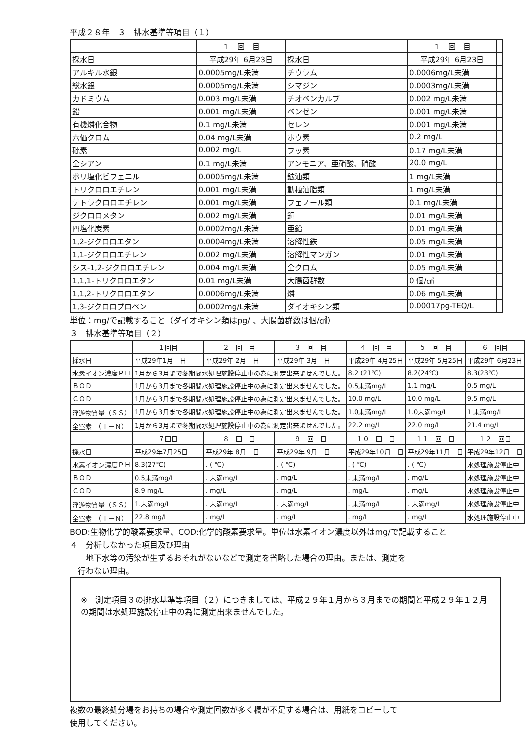平成２８年　３　排水基準等項目（１）
| | １ 回 目 | | １ 回 目 | |
| --- | --- | --- | --- | --- |
| 採水日 | 平成29年 6月23日 | 採水日 | 平成29年 6月23日 | |
| アルキル水銀 | 0.0005mg/L未満 | チウラム | 0.0006mg/L未満 | |
| 総水銀 | 0.0005mg/L未満 | シマジン | 0.0003mg/L未満 | |
| カドミウム | 0.003 mg/L未満 | チオベンカルブ | 0.002 mg/L未満 | |
| 鉛 | 0.001 mg/L未満 | ベンゼン | 0.001 mg/L未満 | |
| 有機燐化合物 | 0.1 mg/L未満 | セレン | 0.001 mg/L未満 | |
| 六価クロム | 0.04 mg/L未満 | ホウ素 | 0.2 mg/L | |
| 砒素 | 0.002 mg/L | フッ素 | 0.17 mg/L未満 | |
| 全シアン | 0.1 mg/L未満 | アンモニア、亜硝酸、硝酸 | 20.0 mg/L | |
| ポリ塩化ビフェニル | 0.0005mg/L未満 | 鉱油類 | 1 mg/L未満 | |
| トリクロロエチレン | 0.001 mg/L未満 | 動植油脂類 | 1 mg/L未満 | |
| テトラクロロエチレン | 0.001 mg/L未満 | フェノール類 | 0.1 mg/L未満 | |
| ジクロロメタン | 0.002 mg/L未満 | 銅 | 0.01 mg/L未満 | |
| 四塩化炭素 | 0.0002mg/L未満 | 亜鉛 | 0.01 mg/L未満 | |
| 1,2-ジクロロエタン | 0.0004mg/L未満 | 溶解性鉄 | 0.05 mg/L未満 | |
| 1,1-ジクロロエチレン | 0.002 mg/L未満 | 溶解性マンガン | 0.01 mg/L未満 | |
| シス-1,2-ジクロロエチレン | 0.004 mg/L未満 | 全クロム | 0.05 mg/L未満 | |
| 1,1,1-トリクロロエタン | 0.01 mg/L未満 | 大腸菌群数 | 0 個/㎤ | |
| 1,1,2-トリクロロエタン | 0.0006mg/L未満 | 燐 | 0.06 mg/L未満 | |
| 1,3-ジクロロプロペン | 0.0002mg/L未満 | ダイオキシン類 | 0.00017pg-TEQ/L | |
単位：mg/で記載すること（ダイオキシン類はpg/ 、大腸菌群数は個/㎤）
３　排水基準等項目（２）
| | １回目 | ２ 回 目 | ３ 回 目 | ４ 回 目 | ５ 回 目 | ６ 回目 |
| --- | --- | --- | --- | --- | --- | --- |
| 採水日 | 平成29年1月 日 | 平成29年 2月 日 | 平成29年 3月 日 | 平成29年 4月25日 | 平成29年 5月25日 | 平成29年 6月23日 |
| 水素イオン濃度ＰＨ | 1月から3月まで冬期間水処理施設停止中の為に測定出来ませんでした。 | | | 8.2 (21℃) | 8.2(24℃) | 8.3(23℃) |
| ＢＯＤ | 1月から3月まで冬期間水処理施設停止中の為に測定出来ませんでした。 | | | 0.5未満mg/L | 1.1 mg/L | 0.5 mg/L |
| ＣＯＤ | 1月から3月まで冬期間水処理施設停止中の為に測定出来ませんでした。 | | | 10.0 mg/L | 10.0 mg/L | 9.5 mg/L |
| 浮遊物質量（ＳＳ） | 1月から3月まで冬期間水処理施設停止中の為に測定出来ませんでした。 | | | 1.0未満mg/L | 1.0未満mg/L | 1 未満mg/L |
| 全窒素 （Ｔ－Ｎ） | 1月から3月まで冬期間水処理施設停止中の為に測定出来ませんでした。 | | | 22.2 mg/L | 22.0 mg/L | 21.4 mg/L |
| | ７回目 | ８ 回 目 | ９ 回 目 | １０ 回 目 | １１ 回 目 | １２ 回目 |
| 採水日 | 平成29年7月25日 | 平成29年 8月 日 | 平成29年 9月 日 | 平成29年10月 日 | 平成29年11月 日 | 平成29年12月 日 |
| 水素イオン濃度ＰＨ | 8.3(27℃) | . ( ℃) | . ( ℃) | . ( ℃) | . ( ℃) | 水処理施設停止中 |
| ＢＯＤ | 0.5未満mg/L | . 未満mg/L | . mg/L | . 未満mg/L | . mg/L | 水処理施設停止中 |
| ＣＯＤ | 8.9 mg/L | . mg/L | . mg/L | . mg/L | . mg/L | 水処理施設停止中 |
| 浮遊物質量（ＳＳ） | 1.未満mg/L | . 未満mg/L | . 未満mg/L | . 未満mg/L | . 未満mg/L | 水処理施設停止中 |
| 全窒素 （Ｔ－Ｎ） | 22.8 mg/L | . mg/L | . mg/L | . mg/L | . mg/L | 水処理施設停止中 |
BOD:生物化学的酸素要求量、COD:化学的酸素要求量。単位は水素イオン濃度以外はmg/で記載すること
４　分析しなかった項目及び理由
　　地下水等の汚染が生ずるおそれがないなどで測定を省略した場合の理由。または、測定を
　行わない理由。
※　測定項目３の排水基準等項目（２）につきましては、平成２９年１月から３月までの期間と平成２９年１２月の期間は水処理施設停止中の為に測定出来ませんでした。
複数の最終処分場をお持ちの場合や測定回数が多く欄が不足する場合は、用紙をコピーして
使用してください。